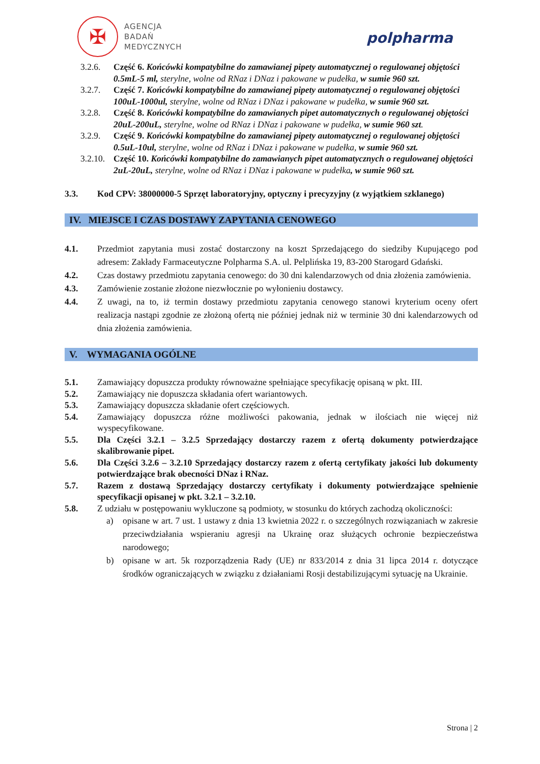✠
AGENCJA
BADAŃ
MEDYCZNYCH
polpharma
3.2.6. Część 6. Końcówki kompatybilne do zamawianej pipety automatycznej o regulowanej objętości 0.5mL-5 ml, sterylne, wolne od RNaz i DNaz i pakowane w pudełka, w sumie 960 szt.
3.2.7. Część 7. Końcówki kompatybilne do zamawianej pipety automatycznej o regulowanej objętości 100uL-1000ul, sterylne, wolne od RNaz i DNaz i pakowane w pudełka, w sumie 960 szt.
3.2.8. Część 8. Końcówki kompatybilne do zamawianych pipet automatycznych o regulowanej objętości 20uL-200uL, sterylne, wolne od RNaz i DNaz i pakowane w pudełka, w sumie 960 szt.
3.2.9. Część 9. Końcówki kompatybilne do zamawianej pipety automatycznej o regulowanej objętości 0.5uL-10ul, sterylne, wolne od RNaz i DNaz i pakowane w pudełka, w sumie 960 szt.
3.2.10.
Część 10. Końcówki kompatybilne do zamawianych pipet automatycznych o regulowanej objętości 2uL-20uL, sterylne, wolne od RNaz i DNaz i pakowane w pudełka, w sumie 960 szt.
3.3. Kod CPV: 38000000-5 Sprzęt laboratoryjny, optyczny i precyzyjny (z wyjątkiem szklanego)
IV. MIEJSCE I CZAS DOSTAWY ZAPYTANIA CENOWEGO
4.1. Przedmiot zapytania musi zostać dostarczony na koszt Sprzedającego do siedziby Kupującego pod adresem: Zakłady Farmaceutyczne Polpharma S.A. ul. Pelplińska 19, 83-200 Starogard Gdański.
4.2. Czas dostawy przedmiotu zapytania cenowego: do 30 dni kalendarzowych od dnia złożenia zamówienia.
4.3. Zamówienie zostanie złożone niezwłocznie po wyłonieniu dostawcy.
4.4. Z uwagi, na to, iż termin dostawy przedmiotu zapytania cenowego stanowi kryterium oceny ofert realizacja nastąpi zgodnie ze złożoną ofertą nie później jednak niż w terminie 30 dni kalendarzowych od dnia złożenia zamówienia.
V. WYMAGANIA OGÓLNE
5.1. Zamawiający dopuszcza produkty równoważne spełniające specyfikację opisaną w pkt. III.
5.2. Zamawiający nie dopuszcza składania ofert wariantowych.
5.3. Zamawiający dopuszcza składanie ofert częściowych.
5.4. Zamawiający dopuszcza różne możliwości pakowania, jednak w ilościach nie więcej niż wyspecyfikowane.
5.5. Dla Części 3.2.1 – 3.2.5 Sprzedający dostarczy razem z ofertą dokumenty potwierdzające skalibrowanie pipet.
5.6. Dla Części 3.2.6 – 3.2.10 Sprzedający dostarczy razem z ofertą certyfikaty jakości lub dokumenty potwierdzające brak obecności DNaz i RNaz.
5.7. Razem z dostawą Sprzedający dostarczy certyfikaty i dokumenty potwierdzające spełnienie specyfikacji opisanej w pkt. 3.2.1 – 3.2.10.
5.8. Z udziału w postępowaniu wykluczone są podmioty, w stosunku do których zachodzą okoliczności:
a) opisane w art. 7 ust. 1 ustawy z dnia 13 kwietnia 2022 r. o szczególnych rozwiązaniach w zakresie przeciwdziałania wspieraniu agresji na Ukrainę oraz służących ochronie bezpieczeństwa narodowego;
b) opisane w art. 5k rozporządzenia Rady (UE) nr 833/2014 z dnia 31 lipca 2014 r. dotyczące środków ograniczających w związku z działaniami Rosji destabilizującymi sytuację na Ukrainie.
Strona | 2